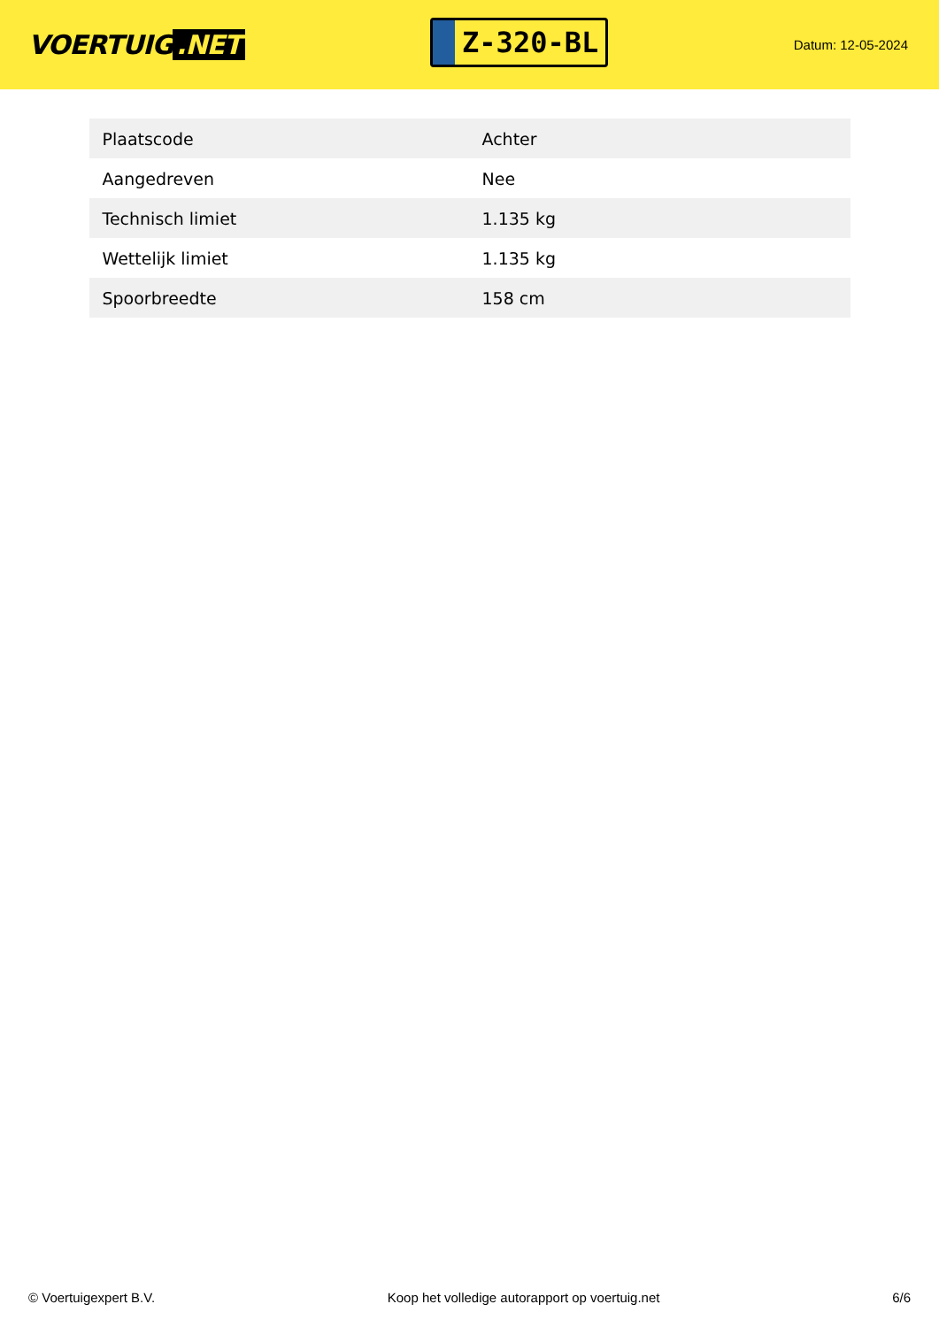VOERTUIG.NET
Z-320-BL
Datum: 12-05-2024
| Plaatscode | Achter |
| Aangedreven | Nee |
| Technisch limiet | 1.135 kg |
| Wettelijk limiet | 1.135 kg |
| Spoorbreedte | 158 cm |
© Voertuigexpert B.V. Koop het volledige autorapport op voertuig.net 6/6